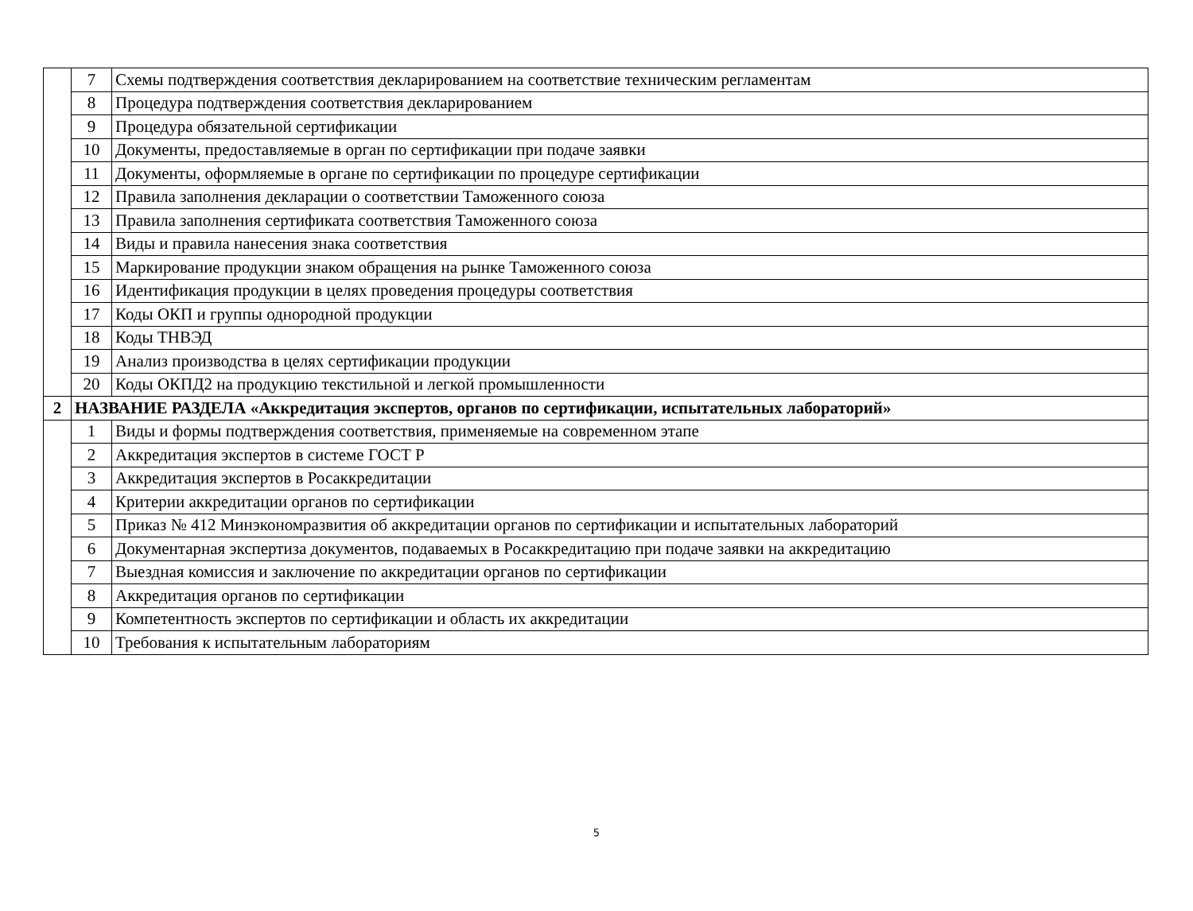| | 7 | Схемы подтверждения соответствия декларированием на соответствие техническим регламентам |
| | 8 | Процедура подтверждения соответствия декларированием |
| | 9 | Процедура обязательной сертификации |
| | 10 | Документы, предоставляемые в орган по сертификации при подаче заявки |
| | 11 | Документы, оформляемые в органе по сертификации по процедуре сертификации |
| | 12 | Правила заполнения декларации о соответствии Таможенного союза |
| | 13 | Правила заполнения сертификата соответствия Таможенного союза |
| | 14 | Виды и правила нанесения знака соответствия |
| | 15 | Маркирование продукции знаком обращения на рынке Таможенного союза |
| | 16 | Идентификация продукции в целях проведения процедуры соответствия |
| | 17 | Коды ОКП и группы однородной продукции |
| | 18 | Коды ТНВЭД |
| | 19 | Анализ производства в целях сертификации продукции |
| | 20 | Коды ОКПД2 на продукцию текстильной и легкой промышленности |
| 2 | НАЗВАНИЕ РАЗДЕЛА «Аккредитация экспертов, органов по сертификации, испытательных лабораторий» | |
| | 1 | Виды и формы подтверждения соответствия, применяемые на современном этапе |
| | 2 | Аккредитация экспертов в системе ГОСТ Р |
| | 3 | Аккредитация экспертов в Росаккредитации |
| | 4 | Критерии аккредитации органов по сертификации |
| | 5 | Приказ № 412 Минэкономразвития об аккредитации органов по сертификации и испытательных лабораторий |
| | 6 | Документарная экспертиза документов, подаваемых в Росаккредитацию при подаче заявки на аккредитацию |
| | 7 | Выездная комиссия и заключение по аккредитации органов по сертификации |
| | 8 | Аккредитация органов по сертификации |
| | 9 | Компетентность экспертов по сертификации и область их аккредитации |
| | 10 | Требования к испытательным лабораториям |
5